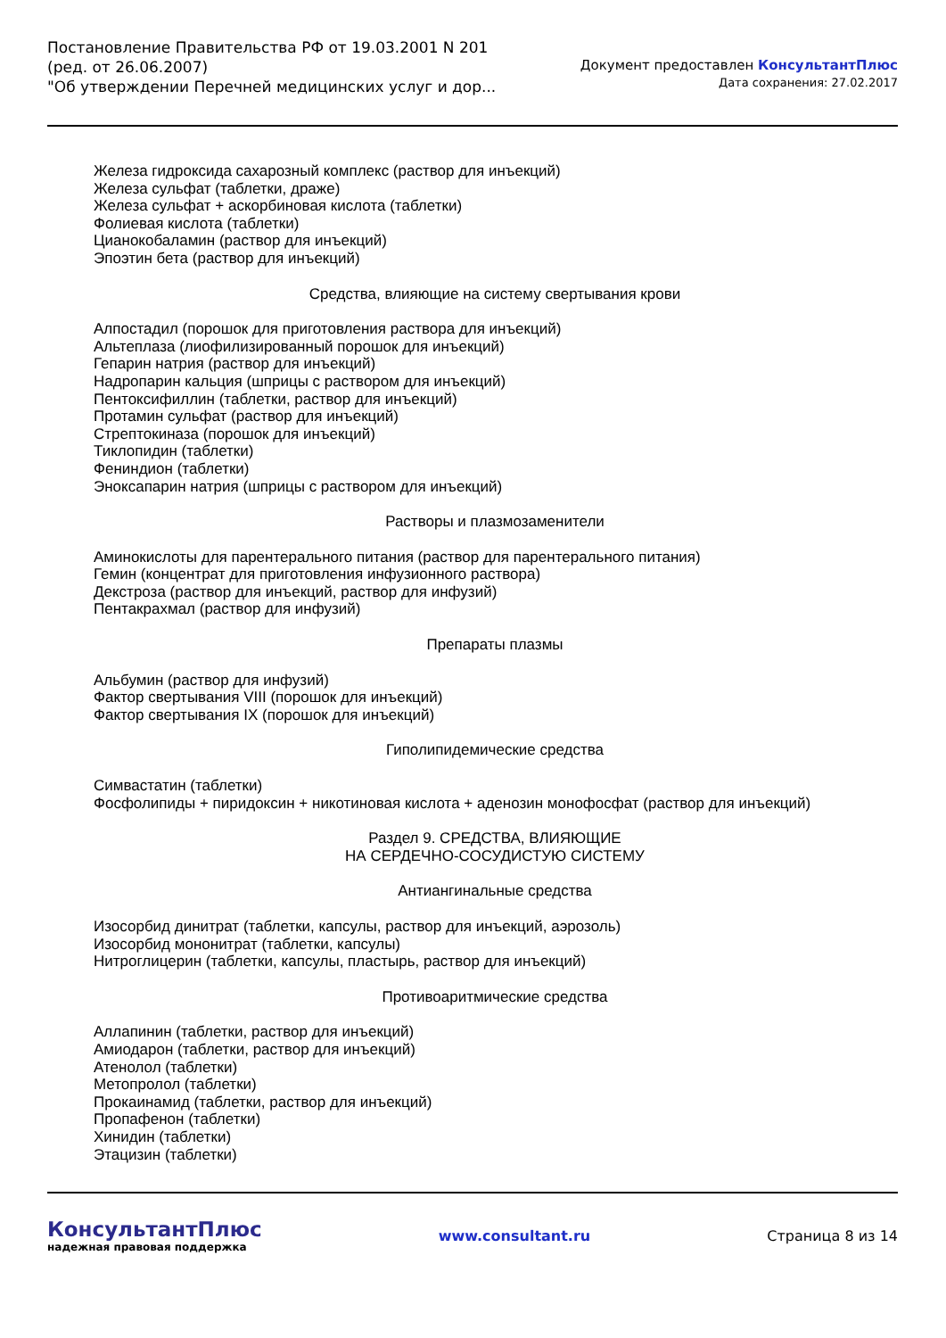Постановление Правительства РФ от 19.03.2001 N 201
(ред. от 26.06.2007)
"Об утверждении Перечней медицинских услуг и дор...
Документ предоставлен КонсультантПлюс
Дата сохранения: 27.02.2017
Железа гидроксида сахарозный комплекс (раствор для инъекций)
Железа сульфат (таблетки, драже)
Железа сульфат + аскорбиновая кислота (таблетки)
Фолиевая кислота (таблетки)
Цианокобаламин (раствор для инъекций)
Эпоэтин бета (раствор для инъекций)
Средства, влияющие на систему свертывания крови
Алпостадил (порошок для приготовления раствора для инъекций)
Альтеплаза (лиофилизированный порошок для инъекций)
Гепарин натрия (раствор для инъекций)
Надропарин кальция (шприцы с раствором для инъекций)
Пентоксифиллин (таблетки, раствор для инъекций)
Протамин сульфат (раствор для инъекций)
Стрептокиназа (порошок для инъекций)
Тиклопидин (таблетки)
Фениндион (таблетки)
Эноксапарин натрия (шприцы с раствором для инъекций)
Растворы и плазмозаменители
Аминокислоты для парентерального питания (раствор для парентерального питания)
Гемин (концентрат для приготовления инфузионного раствора)
Декстроза (раствор для инъекций, раствор для инфузий)
Пентакрахмал (раствор для инфузий)
Препараты плазмы
Альбумин (раствор для инфузий)
Фактор свертывания VIII (порошок для инъекций)
Фактор свертывания IX (порошок для инъекций)
Гиполипидемические средства
Симвастатин (таблетки)
Фосфолипиды + пиридоксин + никотиновая кислота + аденозин монофосфат (раствор для инъекций)
Раздел 9. СРЕДСТВА, ВЛИЯЮЩИЕ
НА СЕРДЕЧНО-СОСУДИСТУЮ СИСТЕМУ
Антиангинальные средства
Изосорбид динитрат (таблетки, капсулы, раствор для инъекций, аэрозоль)
Изосорбид мононитрат (таблетки, капсулы)
Нитроглицерин (таблетки, капсулы, пластырь, раствор для инъекций)
Противоаритмические средства
Аллапинин (таблетки, раствор для инъекций)
Амиодарон (таблетки, раствор для инъекций)
Атенолол (таблетки)
Метопролол (таблетки)
Прокаинамид (таблетки, раствор для инъекций)
Пропафенон (таблетки)
Хинидин (таблетки)
Этацизин (таблетки)
КонсультантПлюс
надежная правовая поддержка
www.consultant.ru Страница 8 из 14